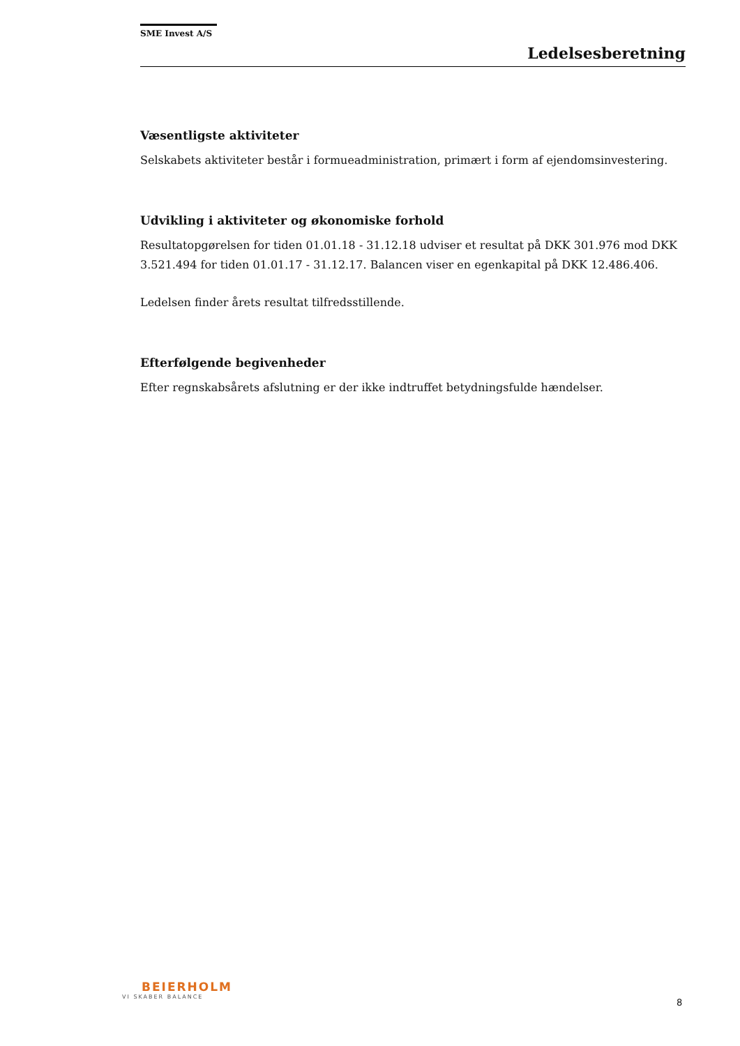SME Invest A/S
Ledelsesberetning
Væsentligste aktiviteter
Selskabets aktiviteter består i formueadministration, primært i form af ejendomsinvestering.
Udvikling i aktiviteter og økonomiske forhold
Resultatopgørelsen for tiden 01.01.18 - 31.12.18 udviser et resultat på DKK 301.976 mod DKK 3.521.494 for tiden 01.01.17 - 31.12.17. Balancen viser en egenkapital på DKK 12.486.406.
Ledelsen finder årets resultat tilfredsstillende.
Efterfølgende begivenheder
Efter regnskabsårets afslutning er der ikke indtruffet betydningsfulde hændelser.
BEIERHOLM
VI SKABER BALANCE
8